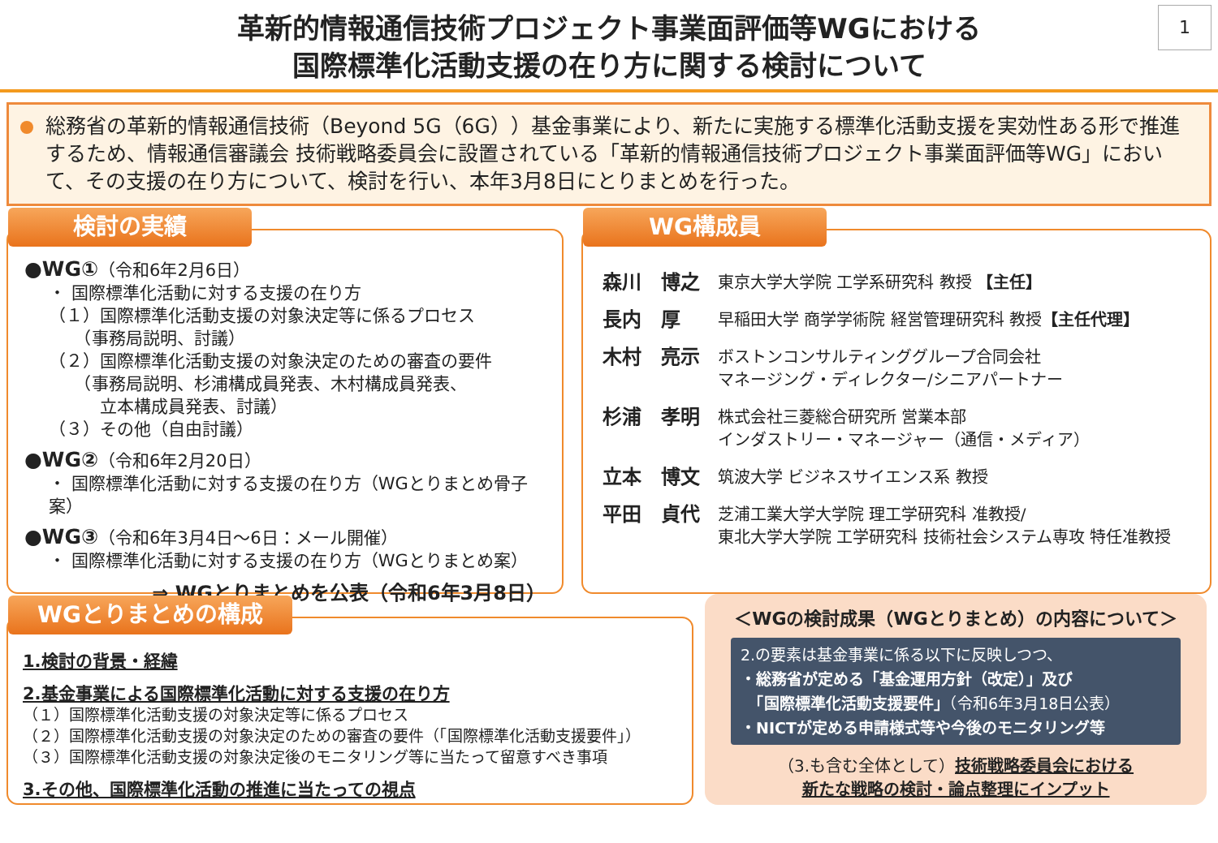革新的情報通信技術プロジェクト事業面評価等WGにおける
国際標準化活動支援の在り方に関する検討について
1
総務省の革新的情報通信技術（Beyond 5G（6G））基金事業により、新たに実施する標準化活動支援を実効性ある形で推進するため、情報通信審議会 技術戦略委員会に設置されている「革新的情報通信技術プロジェクト事業面評価等WG」において、その支援の在り方について、検討を行い、本年3月8日にとりまとめを行った。
検討の実績
●WG①（令和6年2月6日）
・ 国際標準化活動に対する支援の在り方
（１）国際標準化活動支援の対象決定等に係るプロセス
　　（事務局説明、討議）
（２）国際標準化活動支援の対象決定のための審査の要件
　　（事務局説明、杉浦構成員発表、木村構成員発表、
　　　立本構成員発表、討議）
（３）その他（自由討議）
●WG②（令和6年2月20日）
・ 国際標準化活動に対する支援の在り方（WGとりまとめ骨子案）
●WG③（令和6年3月4日～6日：メール開催）
・ 国際標準化活動に対する支援の在り方（WGとりまとめ案）
⇒ WGとりまとめを公表（令和6年3月8日）
WG構成員
森川　博之 東京大学大学院 工学系研究科 教授 【主任】
長内　厚 早稲田大学 商学学術院 経営管理研究科 教授【主任代理】
木村　亮示 ボストンコンサルティンググループ合同会社
マネージング・ディレクター/シニアパートナー
杉浦　孝明 株式会社三菱総合研究所 営業本部
インダストリー・マネージャー（通信・メディア）
立本　博文 筑波大学 ビジネスサイエンス系 教授
平田　貞代 芝浦工業大学大学院 理工学研究科 准教授/
東北大学大学院 工学研究科 技術社会システム専攻 特任准教授
WGとりまとめの構成
1.検討の背景・経緯
2.基金事業による国際標準化活動に対する支援の在り方
（１）国際標準化活動支援の対象決定等に係るプロセス
（２）国際標準化活動支援の対象決定のための審査の要件（「国際標準化活動支援要件」）
（３）国際標準化活動支援の対象決定後のモニタリング等に当たって留意すべき事項
3.その他、国際標準化活動の推進に当たっての視点
＜WGの検討成果（WGとりまとめ）の内容について＞
2.の要素は基金事業に係る以下に反映しつつ、
・総務省が定める「基金運用方針（改定）」及び
　「国際標準化活動支援要件」（令和6年3月18日公表）
・NICTが定める申請様式等や今後のモニタリング等
（3.も含む全体として）技術戦略委員会における
新たな戦略の検討・論点整理にインプット